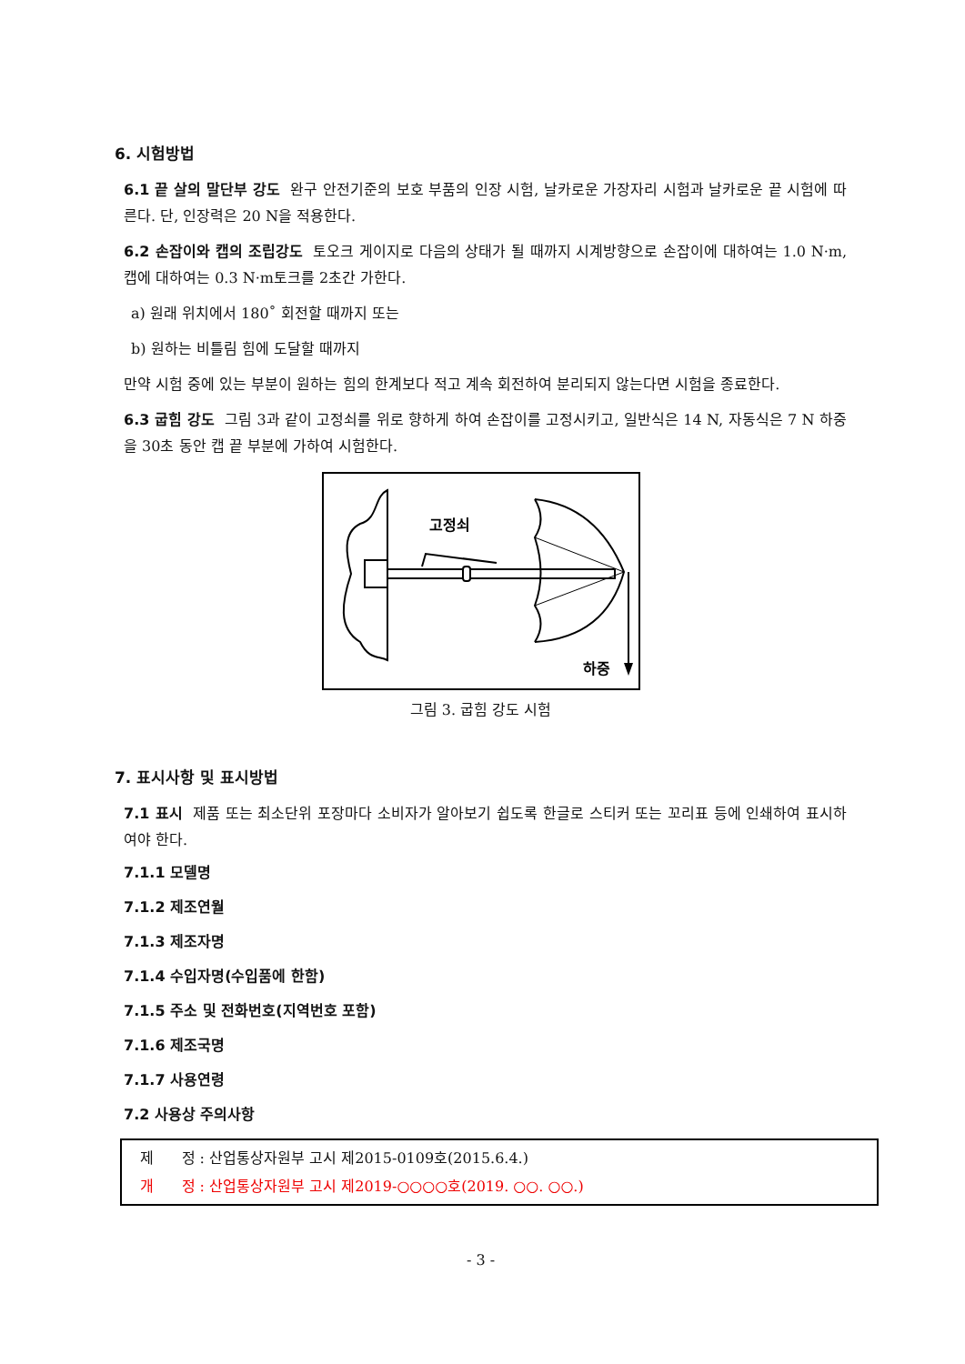6. 시험방법
6.1 끝 살의 말단부 강도 완구 안전기준의 보호 부품의 인장 시험, 날카로운 가장자리 시험과 날카로운 끝 시험에 따른다. 단, 인장력은 20 N을 적용한다.
6.2 손잡이와 캡의 조립강도 토오크 게이지로 다음의 상태가 될 때까지 시계방향으로 손잡이에 대하여는 1.0 N·m, 캡에 대하여는 0.3 N·m토크를 2초간 가한다.
a) 원래 위치에서 180˚ 회전할 때까지 또는
b) 원하는 비틀림 힘에 도달할 때까지
만약 시험 중에 있는 부분이 원하는 힘의 한계보다 적고 계속 회전하여 분리되지 않는다면 시험을 종료한다.
6.3 굽힘 강도 그림 3과 같이 고정쇠를 위로 향하게 하여 손잡이를 고정시키고, 일반식은 14 N, 자동식은 7 N 하중을 30초 동안 캡 끝 부분에 가하여 시험한다.
고정쇠
하중
그림 3. 굽힘 강도 시험
7. 표시사항 및 표시방법
7.1 표시 제품 또는 최소단위 포장마다 소비자가 알아보기 쉽도록 한글로 스티커 또는 꼬리표 등에 인쇄하여 표시하여야 한다.
7.1.1 모델명
7.1.2 제조연월
7.1.3 제조자명
7.1.4 수입자명(수입품에 한함)
7.1.5 주소 및 전화번호(지역번호 포함)
7.1.6 제조국명
7.1.7 사용연령
7.2 사용상 주의사항
제 정 : 산업통상자원부 고시 제2015-0109호(2015.6.4.)
개 정 : 산업통상자원부 고시 제2019-○○○○호(2019. ○○. ○○.)
- 3 -